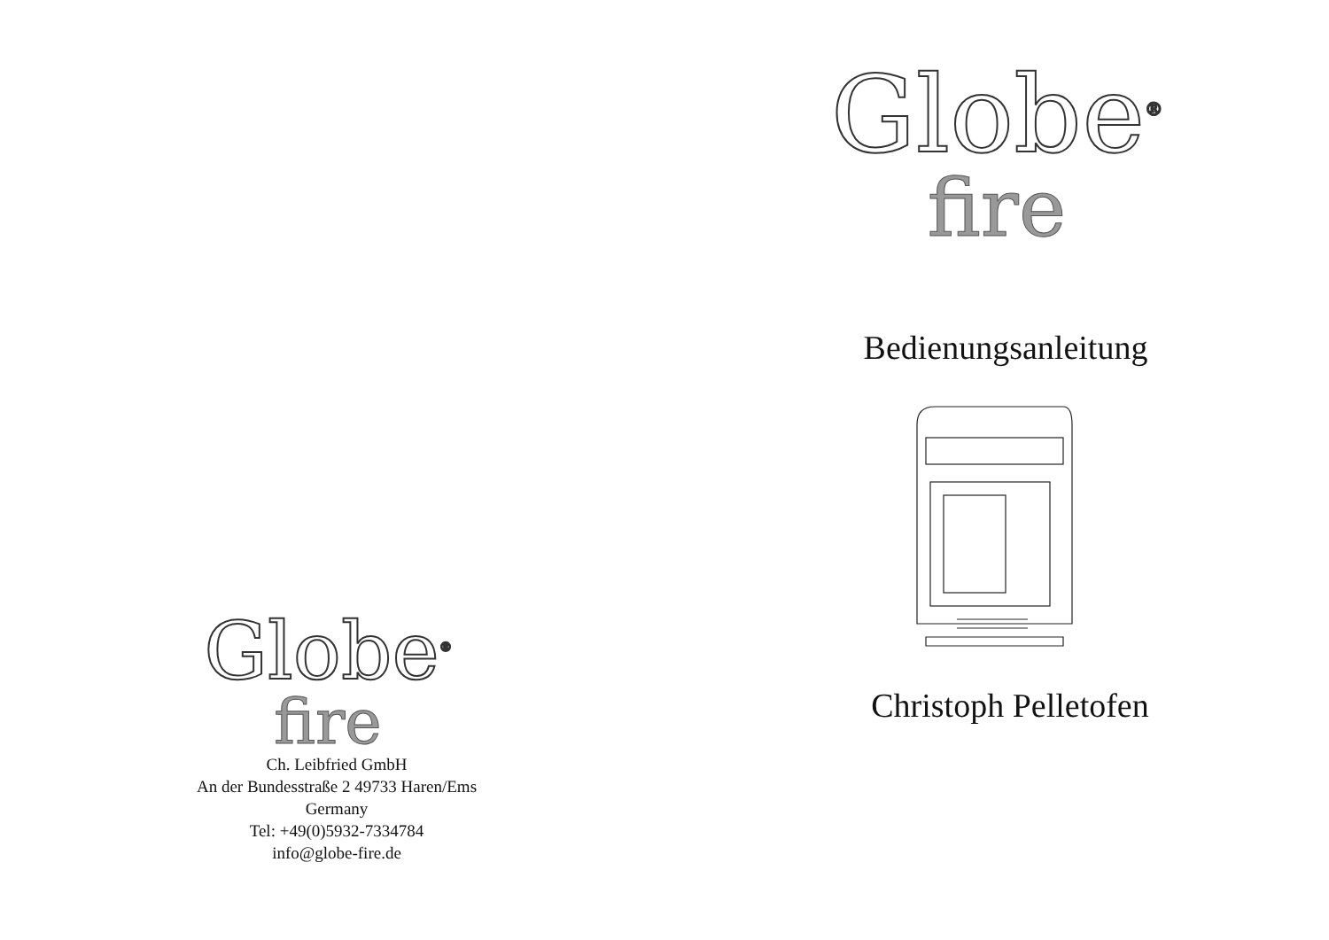Globe<sup>®</sup>
fire
Ch. Leibfried GmbH
An der Bundesstraße 2 49733 Haren/Ems
Germany
Tel: +49(0)5932-7334784
info@globe-fire.de
Globe<sup>®</sup>
fire
Bedienungsanleitung
Christoph Pelletofen